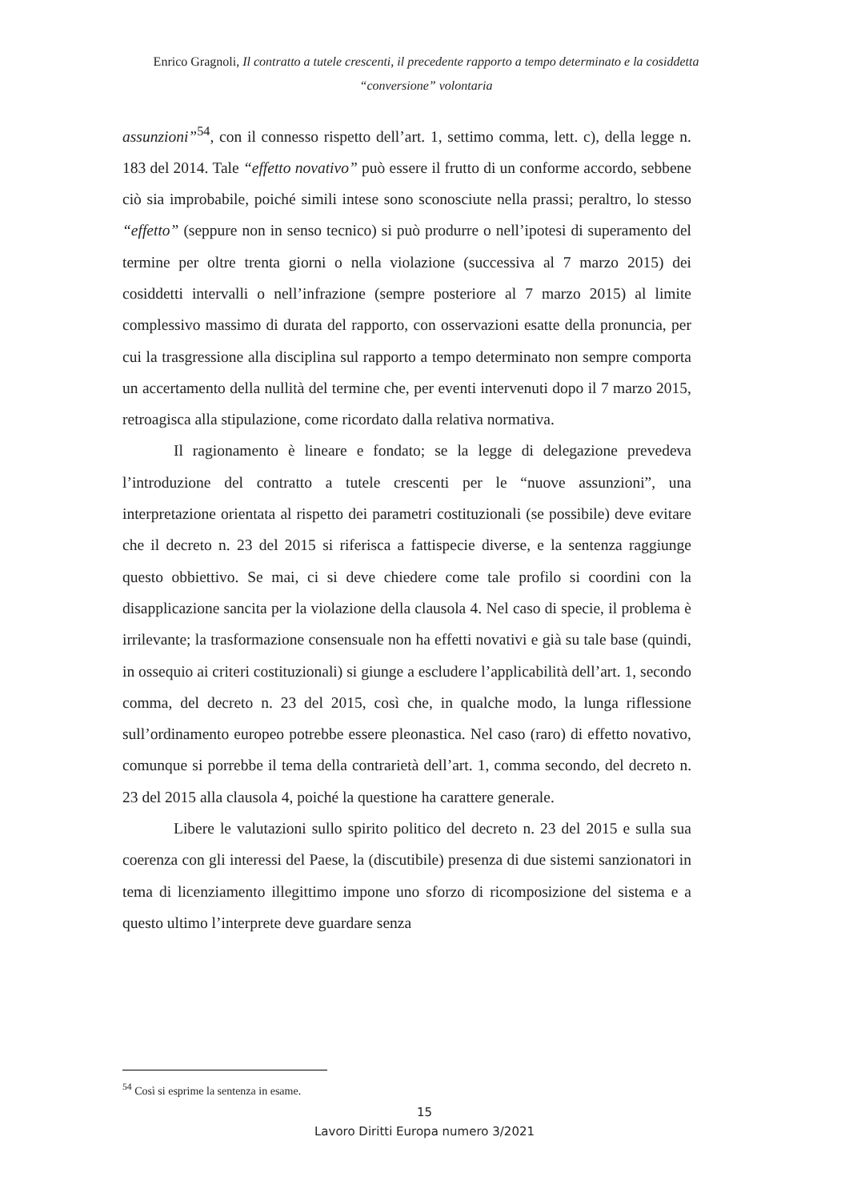Enrico Gragnoli, Il contratto a tutele crescenti, il precedente rapporto a tempo determinato e la cosiddetta “conversione” volontaria
assunzioni”<sup>54</sup>, con il connesso rispetto dell’art. 1, settimo comma, lett. c), della legge n. 183 del 2014. Tale “effetto novativo” può essere il frutto di un conforme accordo, sebbene ciò sia improbabile, poiché simili intese sono sconosciute nella prassi; peraltro, lo stesso “effetto” (seppure non in senso tecnico) si può produrre o nell’ipotesi di superamento del termine per oltre trenta giorni o nella violazione (successiva al 7 marzo 2015) dei cosiddetti intervalli o nell’infrazione (sempre posteriore al 7 marzo 2015) al limite complessivo massimo di durata del rapporto, con osservazioni esatte della pronuncia, per cui la trasgressione alla disciplina sul rapporto a tempo determinato non sempre comporta un accertamento della nullità del termine che, per eventi intervenuti dopo il 7 marzo 2015, retroagisca alla stipulazione, come ricordato dalla relativa normativa.
Il ragionamento è lineare e fondato; se la legge di delegazione prevedeva l’introduzione del contratto a tutele crescenti per le “nuove assunzioni”, una interpretazione orientata al rispetto dei parametri costituzionali (se possibile) deve evitare che il decreto n. 23 del 2015 si riferisca a fattispecie diverse, e la sentenza raggiunge questo obbiettivo. Se mai, ci si deve chiedere come tale profilo si coordini con la disapplicazione sancita per la violazione della clausola 4. Nel caso di specie, il problema è irrilevante; la trasformazione consensuale non ha effetti novativi e già su tale base (quindi, in ossequio ai criteri costituzionali) si giunge a escludere l’applicabilità dell’art. 1, secondo comma, del decreto n. 23 del 2015, così che, in qualche modo, la lunga riflessione sull’ordinamento europeo potrebbe essere pleonastica. Nel caso (raro) di effetto novativo, comunque si porrebbe il tema della contrarietà dell’art. 1, comma secondo, del decreto n. 23 del 2015 alla clausola 4, poiché la questione ha carattere generale.
Libere le valutazioni sullo spirito politico del decreto n. 23 del 2015 e sulla sua coerenza con gli interessi del Paese, la (discutibile) presenza di due sistemi sanzionatori in tema di licenziamento illegittimo impone uno sforzo di ricomposizione del sistema e a questo ultimo l’interprete deve guardare senza
<sup>54</sup> Così si esprime la sentenza in esame.
15
Lavoro Diritti Europa numero 3/2021